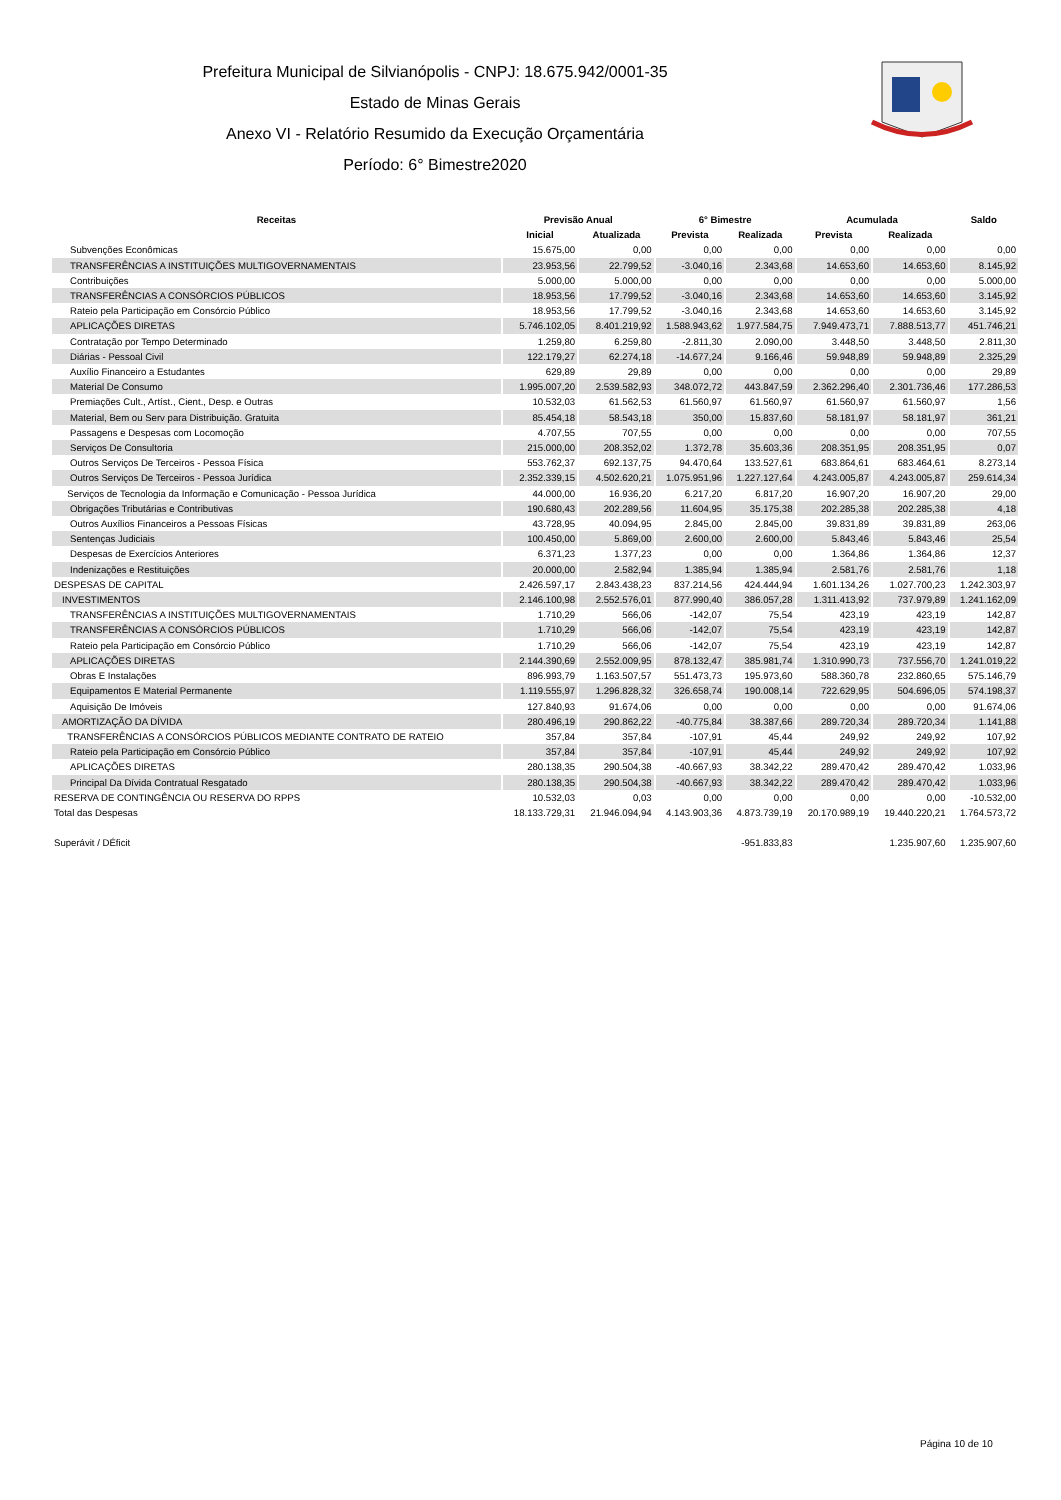Prefeitura Municipal de Silvianópolis - CNPJ: 18.675.942/0001-35
Estado de Minas Gerais
Anexo VI - Relatório Resumido da Execução Orçamentária
Período: 6° Bimestre2020
| Receitas | Previsão Anual | | 6° Bimestre | | Acumulada | | Saldo |
| --- | --- | --- | --- | --- | --- | --- | --- |
| | Inicial | Atualizada | Prevista | Realizada | Prevista | Realizada | |
| Subvenções Econômicas | 15.675,00 | 0,00 | 0,00 | 0,00 | 0,00 | 0,00 | 0,00 |
| TRANSFERÊNCIAS A INSTITUIÇÕES MULTIGOVERNAMENTAIS | 23.953,56 | 22.799,52 | -3.040,16 | 2.343,68 | 14.653,60 | 14.653,60 | 8.145,92 |
| Contribuições | 5.000,00 | 5.000,00 | 0,00 | 0,00 | 0,00 | 0,00 | 5.000,00 |
| TRANSFERÊNCIAS A CONSÓRCIOS PÚBLICOS | 18.953,56 | 17.799,52 | -3.040,16 | 2.343,68 | 14.653,60 | 14.653,60 | 3.145,92 |
| Rateio pela Participação em Consórcio Público | 18.953,56 | 17.799,52 | -3.040,16 | 2.343,68 | 14.653,60 | 14.653,60 | 3.145,92 |
| APLICAÇÕES DIRETAS | 5.746.102,05 | 8.401.219,92 | 1.588.943,62 | 1.977.584,75 | 7.949.473,71 | 7.888.513,77 | 451.746,21 |
| Contratação por Tempo Determinado | 1.259,80 | 6.259,80 | -2.811,30 | 2.090,00 | 3.448,50 | 3.448,50 | 2.811,30 |
| Diárias - Pessoal Civil | 122.179,27 | 62.274,18 | -14.677,24 | 9.166,46 | 59.948,89 | 59.948,89 | 2.325,29 |
| Auxílio Financeiro a Estudantes | 629,89 | 29,89 | 0,00 | 0,00 | 0,00 | 0,00 | 29,89 |
| Material De Consumo | 1.995.007,20 | 2.539.582,93 | 348.072,72 | 443.847,59 | 2.362.296,40 | 2.301.736,46 | 177.286,53 |
| Premiações Cult., Artíst., Cient., Desp. e Outras | 10.532,03 | 61.562,53 | 61.560,97 | 61.560,97 | 61.560,97 | 61.560,97 | 1,56 |
| Material, Bem ou Serv para Distribuição. Gratuita | 85.454,18 | 58.543,18 | 350,00 | 15.837,60 | 58.181,97 | 58.181,97 | 361,21 |
| Passagens e Despesas com Locomoção | 4.707,55 | 707,55 | 0,00 | 0,00 | 0,00 | 0,00 | 707,55 |
| Serviços De Consultoria | 215.000,00 | 208.352,02 | 1.372,78 | 35.603,36 | 208.351,95 | 208.351,95 | 0,07 |
| Outros Serviços De Terceiros - Pessoa Física | 553.762,37 | 692.137,75 | 94.470,64 | 133.527,61 | 683.864,61 | 683.464,61 | 8.273,14 |
| Outros Serviços De Terceiros - Pessoa Jurídica | 2.352.339,15 | 4.502.620,21 | 1.075.951,96 | 1.227.127,64 | 4.243.005,87 | 4.243.005,87 | 259.614,34 |
| Serviços de Tecnologia da Informação e Comunicação - Pessoa Jurídica | 44.000,00 | 16.936,20 | 6.217,20 | 6.817,20 | 16.907,20 | 16.907,20 | 29,00 |
| Obrigações Tributárias e Contributivas | 190.680,43 | 202.289,56 | 11.604,95 | 35.175,38 | 202.285,38 | 202.285,38 | 4,18 |
| Outros Auxílios Financeiros a Pessoas Físicas | 43.728,95 | 40.094,95 | 2.845,00 | 2.845,00 | 39.831,89 | 39.831,89 | 263,06 |
| Sentenças Judiciais | 100.450,00 | 5.869,00 | 2.600,00 | 2.600,00 | 5.843,46 | 5.843,46 | 25,54 |
| Despesas de Exercícios Anteriores | 6.371,23 | 1.377,23 | 0,00 | 0,00 | 1.364,86 | 1.364,86 | 12,37 |
| Indenizações e Restituições | 20.000,00 | 2.582,94 | 1.385,94 | 1.385,94 | 2.581,76 | 2.581,76 | 1,18 |
| DESPESAS DE CAPITAL | 2.426.597,17 | 2.843.438,23 | 837.214,56 | 424.444,94 | 1.601.134,26 | 1.027.700,23 | 1.242.303,97 |
| INVESTIMENTOS | 2.146.100,98 | 2.552.576,01 | 877.990,40 | 386.057,28 | 1.311.413,92 | 737.979,89 | 1.241.162,09 |
| TRANSFERÊNCIAS A INSTITUIÇÕES MULTIGOVERNAMENTAIS | 1.710,29 | 566,06 | -142,07 | 75,54 | 423,19 | 423,19 | 142,87 |
| TRANSFERÊNCIAS A CONSÓRCIOS PÚBLICOS | 1.710,29 | 566,06 | -142,07 | 75,54 | 423,19 | 423,19 | 142,87 |
| Rateio pela Participação em Consórcio Público | 1.710,29 | 566,06 | -142,07 | 75,54 | 423,19 | 423,19 | 142,87 |
| APLICAÇÕES DIRETAS | 2.144.390,69 | 2.552.009,95 | 878.132,47 | 385.981,74 | 1.310.990,73 | 737.556,70 | 1.241.019,22 |
| Obras E Instalações | 896.993,79 | 1.163.507,57 | 551.473,73 | 195.973,60 | 588.360,78 | 232.860,65 | 575.146,79 |
| Equipamentos E Material Permanente | 1.119.555,97 | 1.296.828,32 | 326.658,74 | 190.008,14 | 722.629,95 | 504.696,05 | 574.198,37 |
| Aquisição De Imóveis | 127.840,93 | 91.674,06 | 0,00 | 0,00 | 0,00 | 0,00 | 91.674,06 |
| AMORTIZAÇÃO DA DÍVIDA | 280.496,19 | 290.862,22 | -40.775,84 | 38.387,66 | 289.720,34 | 289.720,34 | 1.141,88 |
| TRANSFERÊNCIAS A CONSÓRCIOS PÚBLICOS MEDIANTE CONTRATO DE RATEIO | 357,84 | 357,84 | -107,91 | 45,44 | 249,92 | 249,92 | 107,92 |
| Rateio pela Participação em Consórcio Público | 357,84 | 357,84 | -107,91 | 45,44 | 249,92 | 249,92 | 107,92 |
| APLICAÇÕES DIRETAS | 280.138,35 | 290.504,38 | -40.667,93 | 38.342,22 | 289.470,42 | 289.470,42 | 1.033,96 |
| Principal Da Dívida Contratual Resgatado | 280.138,35 | 290.504,38 | -40.667,93 | 38.342,22 | 289.470,42 | 289.470,42 | 1.033,96 |
| RESERVA DE CONTINGÊNCIA OU RESERVA DO RPPS | 10.532,03 | 0,03 | 0,00 | 0,00 | 0,00 | 0,00 | -10.532,00 |
| Total das Despesas | 18.133.729,31 | 21.946.094,94 | 4.143.903,36 | 4.873.739,19 | 20.170.989,19 | 19.440.220,21 | 1.764.573,72 |
| Superávit / DÉficit | | | | -951.833,83 | | 1.235.907,60 | 1.235.907,60 |
Página 10 de 10